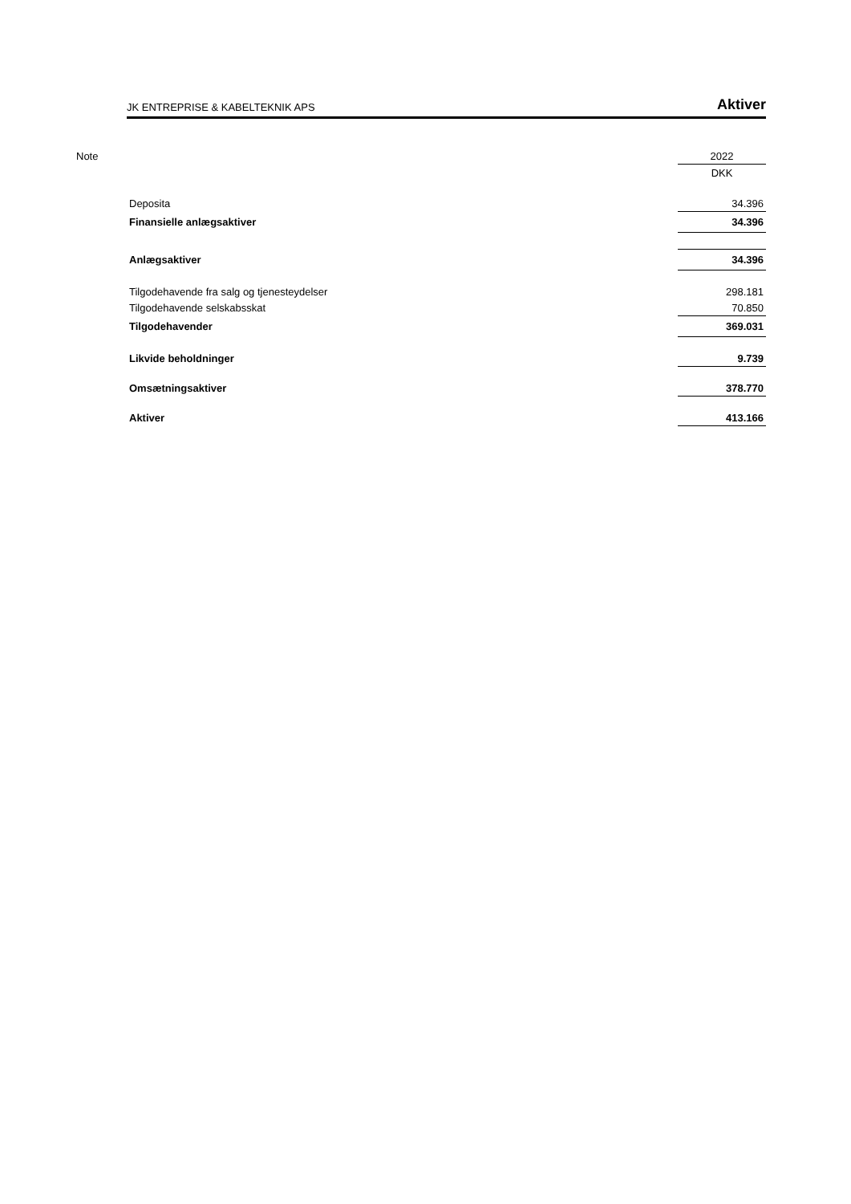JK ENTREPRISE & KABELTEKNIK APS Aktiver
| Note | | 2022 |
| | | DKK |
| | Deposita | 34.396 |
| | Finansielle anlægsaktiver | 34.396 |
| | Anlægsaktiver | 34.396 |
| | Tilgodehavende fra salg og tjenesteydelser | 298.181 |
| | Tilgodehavende selskabsskat | 70.850 |
| | Tilgodehavender | 369.031 |
| | Likvide beholdninger | 9.739 |
| | Omsætningsaktiver | 378.770 |
| | Aktiver | 413.166 |